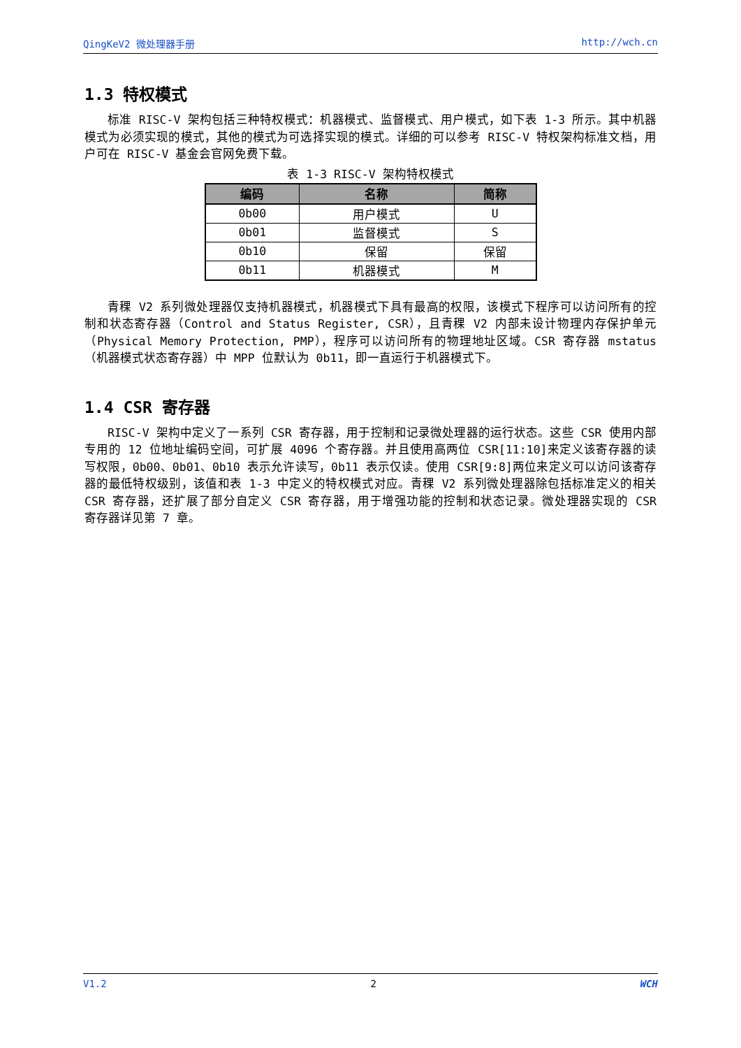QingKeV2 微处理器手册 http://wch.cn
1.3 特权模式
标准 RISC-V 架构包括三种特权模式：机器模式、监督模式、用户模式，如下表 1-3 所示。其中机器模式为必须实现的模式，其他的模式为可选择实现的模式。详细的可以参考 RISC-V 特权架构标准文档，用户可在 RISC-V 基金会官网免费下载。
表 1-3 RISC-V 架构特权模式
| 编码 | 名称 | 简称 |
| --- | --- | --- |
| 0b00 | 用户模式 | U |
| 0b01 | 监督模式 | S |
| 0b10 | 保留 | 保留 |
| 0b11 | 机器模式 | M |
青稞 V2 系列微处理器仅支持机器模式，机器模式下具有最高的权限，该模式下程序可以访问所有的控制和状态寄存器（Control and Status Register, CSR），且青稞 V2 内部未设计物理内存保护单元（Physical Memory Protection, PMP），程序可以访问所有的物理地址区域。CSR 寄存器 mstatus（机器模式状态寄存器）中 MPP 位默认为 0b11，即一直运行于机器模式下。
1.4 CSR 寄存器
RISC-V 架构中定义了一系列 CSR 寄存器，用于控制和记录微处理器的运行状态。这些 CSR 使用内部专用的 12 位地址编码空间，可扩展 4096 个寄存器。并且使用高两位 CSR[11:10]来定义该寄存器的读写权限，0b00、0b01、0b10 表示允许读写，0b11 表示仅读。使用 CSR[9:8]两位来定义可以访问该寄存器的最低特权级别，该值和表 1-3 中定义的特权模式对应。青稞 V2 系列微处理器除包括标准定义的相关 CSR 寄存器，还扩展了部分自定义 CSR 寄存器，用于增强功能的控制和状态记录。微处理器实现的 CSR 寄存器详见第 7 章。
V1.2 2 WCH